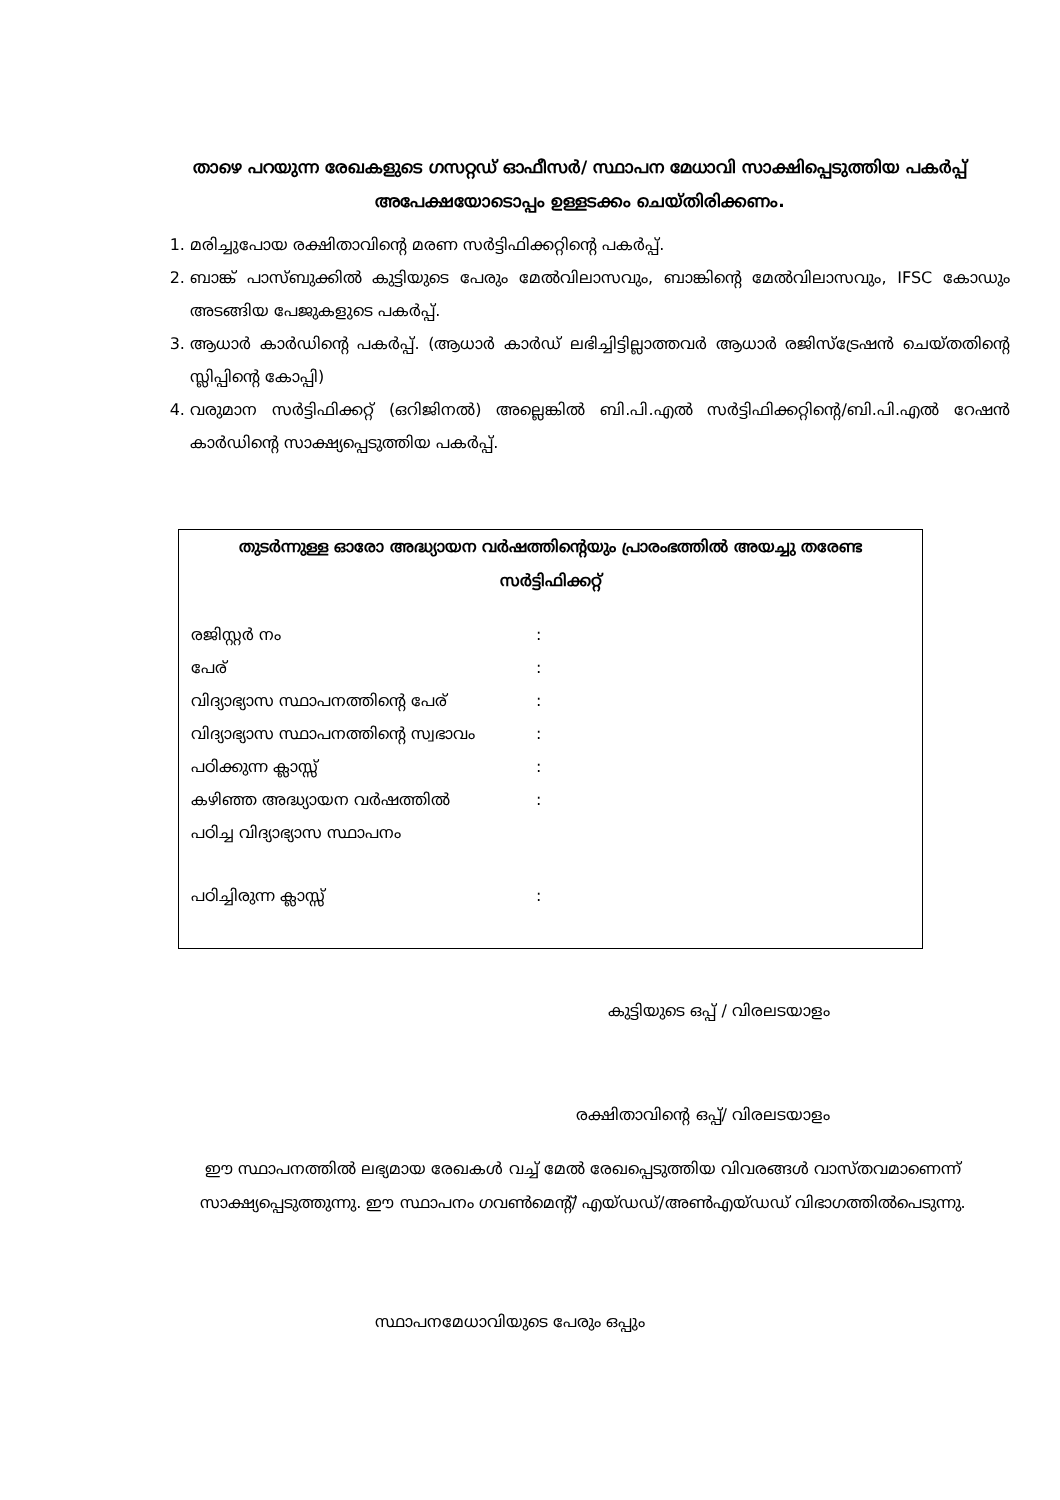താഴെ പറയുന്ന രേഖകളുടെ ഗസറ്റഡ് ഓഫീസർ/ സ്ഥാപന മേധാവി സാക്ഷിപ്പെടുത്തിയ പകർപ്പ് അപേക്ഷയോടൊപ്പം ഉള്ളടക്കം ചെയ്തിരിക്കണം.
1. മരിച്ചുപോയ രക്ഷിതാവിന്റെ മരണ സർട്ടിഫിക്കറ്റിന്റെ പകർപ്പ്.
2. ബാങ്ക് പാസ്ബുക്കിൽ കുട്ടിയുടെ പേരും മേൽവിലാസവും, ബാങ്കിന്റെ മേൽവിലാസവും, IFSC കോഡും അടങ്ങിയ പേജുകളുടെ പകർപ്പ്.
3. ആധാർ കാർഡിന്റെ പകർപ്പ്. (ആധാർ കാർഡ് ലഭിച്ചിട്ടില്ലാത്തവർ ആധാർ രജിസ്ട്രേഷൻ ചെയ്തതിന്റെ സ്ലിപ്പിന്റെ കോപ്പി)
4. വരുമാന സർട്ടിഫിക്കറ്റ് (ഒറിജിനൽ) അല്ലെങ്കിൽ ബി.പി.എൽ സർട്ടിഫിക്കറ്റിന്റെ/ബി.പി.എൽ റേഷൻ കാർഡിന്റെ സാക്ഷ്യപ്പെടുത്തിയ പകർപ്പ്.
തുടർന്നുള്ള ഓരോ അദ്ധ്യായന വർഷത്തിന്റെയും പ്രാരംഭത്തിൽ അയച്ചു തരേണ്ട സർട്ടിഫിക്കറ്റ്
രജിസ്റ്റർ നം:
പേര്:
വിദ്യാഭ്യാസ സ്ഥാപനത്തിന്റെ പേര്:
വിദ്യാഭ്യാസ സ്ഥാപനത്തിന്റെ സ്വഭാവം:
പഠിക്കുന്ന ക്ലാസ്സ്:
കഴിഞ്ഞ അദ്ധ്യായന വർഷത്തിൽ:
പഠിച്ച വിദ്യാഭ്യാസ സ്ഥാപനം
പഠിച്ചിരുന്ന ക്ലാസ്സ്:
കുട്ടിയുടെ ഒപ്പ് / വിരലടയാളം
രക്ഷിതാവിന്റെ ഒപ്പ്/ വിരലടയാളം
ഈ സ്ഥാപനത്തിൽ ലഭ്യമായ രേഖകൾ വച്ച് മേൽ രേഖപ്പെടുത്തിയ വിവരങ്ങൾ വാസ്തവമാണെന്ന് സാക്ഷ്യപ്പെടുത്തുന്നു. ഈ സ്ഥാപനം ഗവൺമെന്റ്/ എയ്ഡഡ്/അൺഎയ്ഡഡ് വിഭാഗത്തിൽപെടുന്നു.
സ്ഥാപനമേധാവിയുടെ പേരും ഒപ്പും